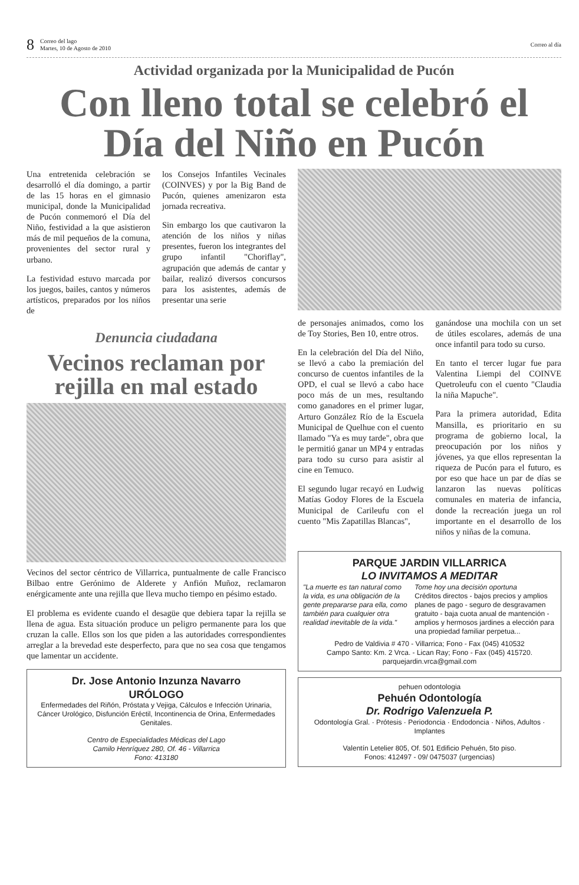8 Correo del lago
Martes, 10 de Agosto de 2010 Correo al día
Actividad organizada por la Municipalidad de Pucón
Con lleno total se celebró el Día del Niño en Pucón
Una entretenida celebración se desarrolló el día domingo, a partir de las 15 horas en el gimnasio municipal, donde la Municipalidad de Pucón conmemoró el Día del Niño, festividad a la que asistieron más de mil pequeños de la comuna, provenientes del sector rural y urbano.
La festividad estuvo marcada por los juegos, bailes, cantos y números artísticos, preparados por los niños de
los Consejos Infantiles Vecinales (COINVES) y por la Big Band de Pucón, quienes amenizaron esta jornada recreativa.
Sin embargo los que cautivaron la atención de los niños y niñas presentes, fueron los integrantes del grupo infantil "Choriflay", agrupación que además de cantar y bailar, realizó diversos concursos para los asistentes, además de presentar una serie
Denuncia ciudadana
Vecinos reclaman por rejilla en mal estado
Vecinos del sector céntrico de Villarrica, puntualmente de calle Francisco Bilbao entre Gerónimo de Alderete y Anfión Muñoz, reclamaron enérgicamente ante una rejilla que lleva mucho tiempo en pésimo estado.
El problema es evidente cuando el desagüe que debiera tapar la rejilla se llena de agua. Esta situación produce un peligro permanente para los que cruzan la calle. Ellos son los que piden a las autoridades correspondientes arreglar a la brevedad este desperfecto, para que no sea cosa que tengamos que lamentar un accidente.
Dr. Jose Antonio Inzunza Navarro
URÓLOGO
Enfermedades del Riñón, Próstata y Vejiga, Cálculos e Infección Urinaria, Cáncer Urológico, Disfunción Eréctil, Incontinencia de Orina, Enfermedades Genitales.
Centro de Especialidades Médicas del Lago
Camilo Henríquez 280, Of. 46 - Villarrica
Fono: 413180
de personajes animados, como los de Toy Stories, Ben 10, entre otros.
En la celebración del Día del Niño, se llevó a cabo la premiación del concurso de cuentos infantiles de la OPD, el cual se llevó a cabo hace poco más de un mes, resultando como ganadores en el primer lugar, Arturo González Río de la Escuela Municipal de Quelhue con el cuento llamado "Ya es muy tarde", obra que le permitió ganar un MP4 y entradas para todo su curso para asistir al cine en Temuco.
El segundo lugar recayó en Ludwig Matías Godoy Flores de la Escuela Municipal de Carileufu con el cuento "Mis Zapatillas Blancas",
ganándose una mochila con un set de útiles escolares, además de una once infantil para todo su curso.
En tanto el tercer lugar fue para Valentina Liempi del COINVE Quetroleufu con el cuento "Claudia la niña Mapuche".
Para la primera autoridad, Edita Mansilla, es prioritario en su programa de gobierno local, la preocupación por los niños y jóvenes, ya que ellos representan la riqueza de Pucón para el futuro, es por eso que hace un par de días se lanzaron las nuevas políticas comunales en materia de infancia, donde la recreación juega un rol importante en el desarrollo de los niños y niñas de la comuna.
PARQUE JARDIN VILLARRICA
LO INVITAMOS A MEDITAR
"La muerte es tan natural como la vida, es una obligación de la gente prepararse para ella, como también para cualquier otra realidad inevitable de la vida." Tome hoy una decisión oportuna
Créditos directos - bajos precios y amplios planes de pago - seguro de desgravamen gratuito - baja cuota anual de mantención - amplios y hermosos jardines a elección para una propiedad familiar perpetua...
Pedro de Valdivia # 470 - Villarrica; Fono - Fax (045) 410532
Campo Santo: Km. 2 Vrca. - Lican Ray; Fono - Fax (045) 415720.
parquejardin.vrca@gmail.com
pehuen odontologia
Pehuén Odontología
Dr. Rodrigo Valenzuela P.
Odontología Gral. · Prótesis · Periodoncia · Endodoncia · Niños, Adultos · Implantes
Valentín Letelier 805, Of. 501 Edificio Pehuén, 5to piso.
Fonos: 412497 - 09/ 0475037 (urgencias)